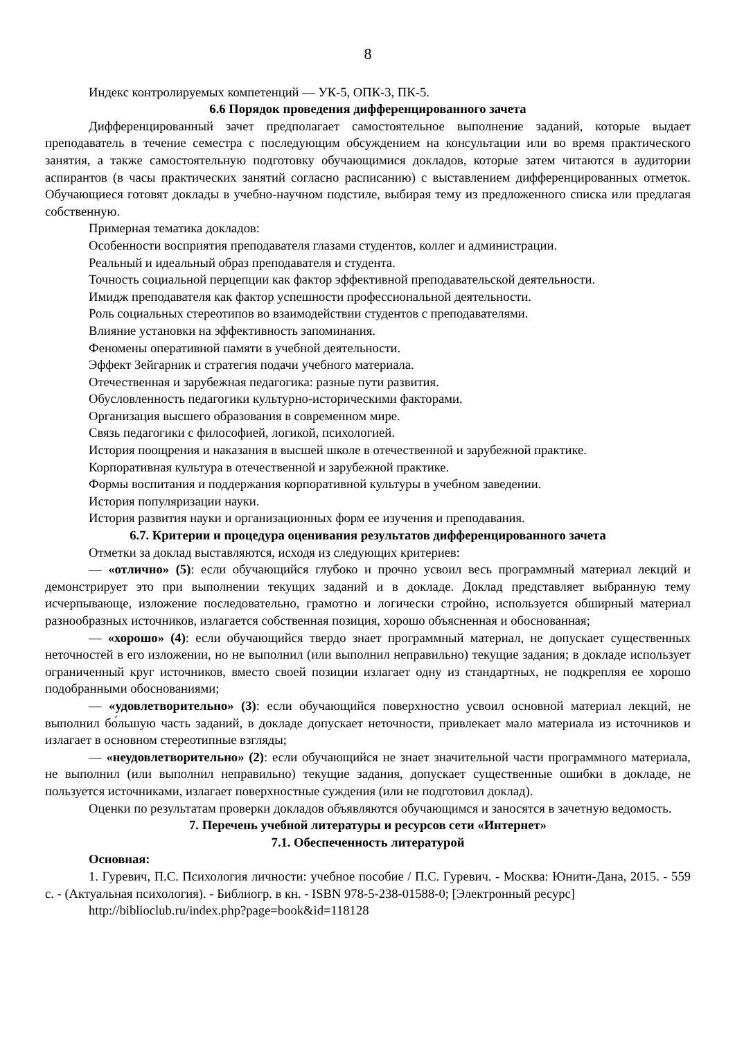8
Индекс контролируемых компетенций — УК-5, ОПК-3, ПК-5.
6.6 Порядок проведения дифференцированного зачета
Дифференцированный зачет предполагает самостоятельное выполнение заданий, которые выдает преподаватель в течение семестра с последующим обсуждением на консультации или во время практического занятия, а также самостоятельную подготовку обучающимися докладов, которые затем читаются в аудитории аспирантов (в часы практических занятий согласно расписанию) с выставлением дифференцированных отметок. Обучающиеся готовят доклады в учебно-научном подстиле, выбирая тему из предложенного списка или предлагая собственную.
Примерная тематика докладов:
Особенности восприятия преподавателя глазами студентов, коллег и администрации.
Реальный и идеальный образ преподавателя и студента.
Точность социальной перцепции как фактор эффективной преподавательской деятельности.
Имидж преподавателя как фактор успешности профессиональной деятельности.
Роль социальных стереотипов во взаимодействии студентов с преподавателями.
Влияние установки на эффективность запоминания.
Феномены оперативной памяти в учебной деятельности.
Эффект Зейгарник и стратегия подачи учебного материала.
Отечественная и зарубежная педагогика: разные пути развития.
Обусловленность педагогики культурно-историческими факторами.
Организация высшего образования в современном мире.
Связь педагогики с философией, логикой, психологией.
История поощрения и наказания в высшей школе в отечественной и зарубежной практике.
Корпоративная культура в отечественной и зарубежной практике.
Формы воспитания и поддержания корпоративной культуры в учебном заведении.
История популяризации науки.
История развития науки и организационных форм ее изучения и преподавания.
6.7. Критерии и процедура оценивания результатов дифференцированного зачета
Отметки за доклад выставляются, исходя из следующих критериев:
— «отлично» (5): если обучающийся глубоко и прочно усвоил весь программный материал лекций и демонстрирует это при выполнении текущих заданий и в докладе. Доклад представляет выбранную тему исчерпывающе, изложение последовательно, грамотно и логически стройно, используется обширный материал разнообразных источников, излагается собственная позиция, хорошо объясненная и обоснованная;
— «хорошо» (4): если обучающийся твердо знает программный материал, не допускает существенных неточностей в его изложении, но не выполнил (или выполнил неправильно) текущие задания; в докладе использует ограниченный круг источников, вместо своей позиции излагает одну из стандартных, не подкрепляя ее хорошо подобранными обоснованиями;
— «удовлетворительно» (3): если обучающийся поверхностно усвоил основной материал лекций, не выполнил бо́льшую часть заданий, в докладе допускает неточности, привлекает мало материала из источников и излагает в основном стереотипные взгляды;
— «неудовлетворительно» (2): если обучающийся не знает значительной части программного материала, не выполнил (или выполнил неправильно) текущие задания, допускает существенные ошибки в докладе, не пользуется источниками, излагает поверхностные суждения (или не подготовил доклад).
Оценки по результатам проверки докладов объявляются обучающимся и заносятся в зачетную ведомость.
7. Перечень учебной литературы и ресурсов сети «Интернет»
7.1. Обеспеченность литературой
Основная:
1. Гуревич, П.С. Психология личности: учебное пособие / П.С. Гуревич. - Москва: Юнити-Дана, 2015. - 559 с. - (Актуальная психология). - Библиогр. в кн. - ISBN 978-5-238-01588-0; [Электронный ресурс]
http://biblioclub.ru/index.php?page=book&id=118128